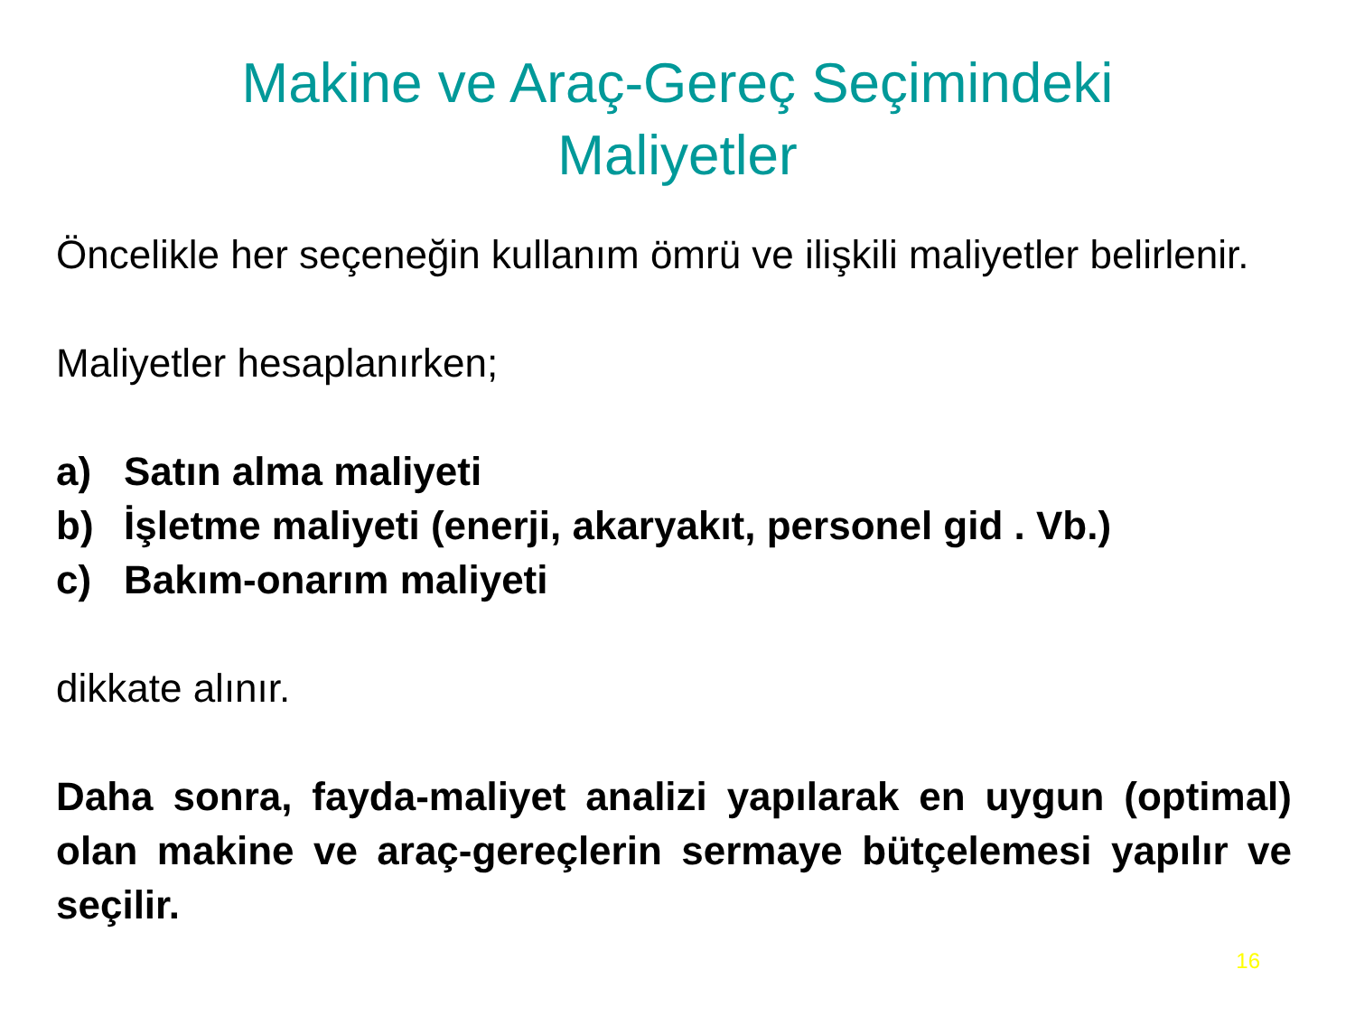Makine ve Araç-Gereç Seçimindeki
Maliyetler
Öncelikle her seçeneğin kullanım ömrü ve ilişkili maliyetler belirlenir.
Maliyetler hesaplanırken;
a) Satın alma maliyeti
b) İşletme maliyeti (enerji, akaryakıt, personel gid . Vb.)
c) Bakım-onarım maliyeti
dikkate alınır.
Daha sonra, fayda-maliyet analizi yapılarak en uygun (optimal) olan makine ve araç-gereçlerin sermaye bütçelemesi yapılır ve seçilir.
16